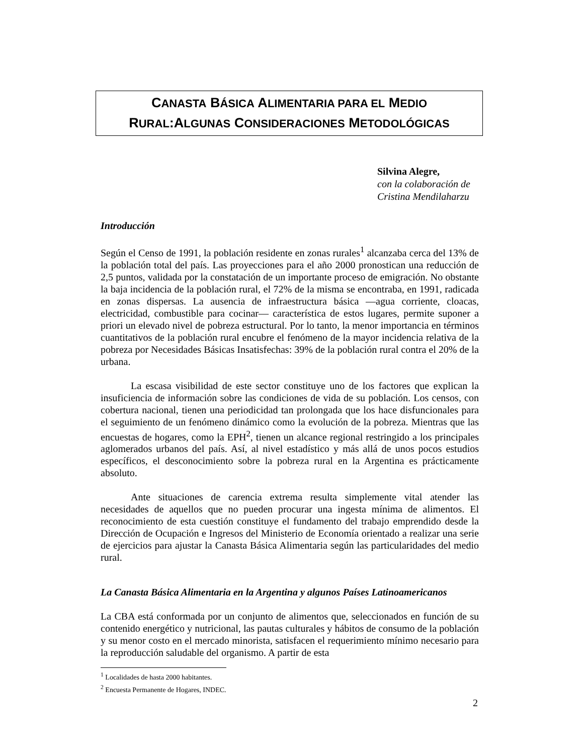CANASTA BÁSICA ALIMENTARIA PARA EL MEDIO
RURAL:ALGUNAS CONSIDERACIONES METODOLÓGICAS
Silvina Alegre,
con la colaboración de
Cristina Mendilaharzu
Introducción
Según el Censo de 1991, la población residente en zonas rurales<sup>1</sup> alcanzaba cerca del 13% de la población total del país. Las proyecciones para el año 2000 pronostican una reducción de 2,5 puntos, validada por la constatación de un importante proceso de emigración. No obstante la baja incidencia de la población rural, el 72% de la misma se encontraba, en 1991, radicada en zonas dispersas. La ausencia de infraestructura básica —agua corriente, cloacas, electricidad, combustible para cocinar— característica de estos lugares, permite suponer a priori un elevado nivel de pobreza estructural. Por lo tanto, la menor importancia en términos cuantitativos de la población rural encubre el fenómeno de la mayor incidencia relativa de la pobreza por Necesidades Básicas Insatisfechas: 39% de la población rural contra el 20% de la urbana.
La escasa visibilidad de este sector constituye uno de los factores que explican la insuficiencia de información sobre las condiciones de vida de su población. Los censos, con cobertura nacional, tienen una periodicidad tan prolongada que los hace disfuncionales para el seguimiento de un fenómeno dinámico como la evolución de la pobreza. Mientras que las encuestas de hogares, como la EPH<sup>2</sup>, tienen un alcance regional restringido a los principales aglomerados urbanos del país. Así, al nivel estadístico y más allá de unos pocos estudios específicos, el desconocimiento sobre la pobreza rural en la Argentina es prácticamente absoluto.
Ante situaciones de carencia extrema resulta simplemente vital atender las necesidades de aquellos que no pueden procurar una ingesta mínima de alimentos. El reconocimiento de esta cuestión constituye el fundamento del trabajo emprendido desde la Dirección de Ocupación e Ingresos del Ministerio de Economía orientado a realizar una serie de ejercicios para ajustar la Canasta Básica Alimentaria según las particularidades del medio rural.
La Canasta Básica Alimentaria en la Argentina y algunos Países Latinoamericanos
La CBA está conformada por un conjunto de alimentos que, seleccionados en función de su contenido energético y nutricional, las pautas culturales y hábitos de consumo de la población y su menor costo en el mercado minorista, satisfacen el requerimiento mínimo necesario para la reproducción saludable del organismo. A partir de esta
<sup>1</sup> Localidades de hasta 2000 habitantes.
<sup>2</sup> Encuesta Permanente de Hogares, INDEC.
2